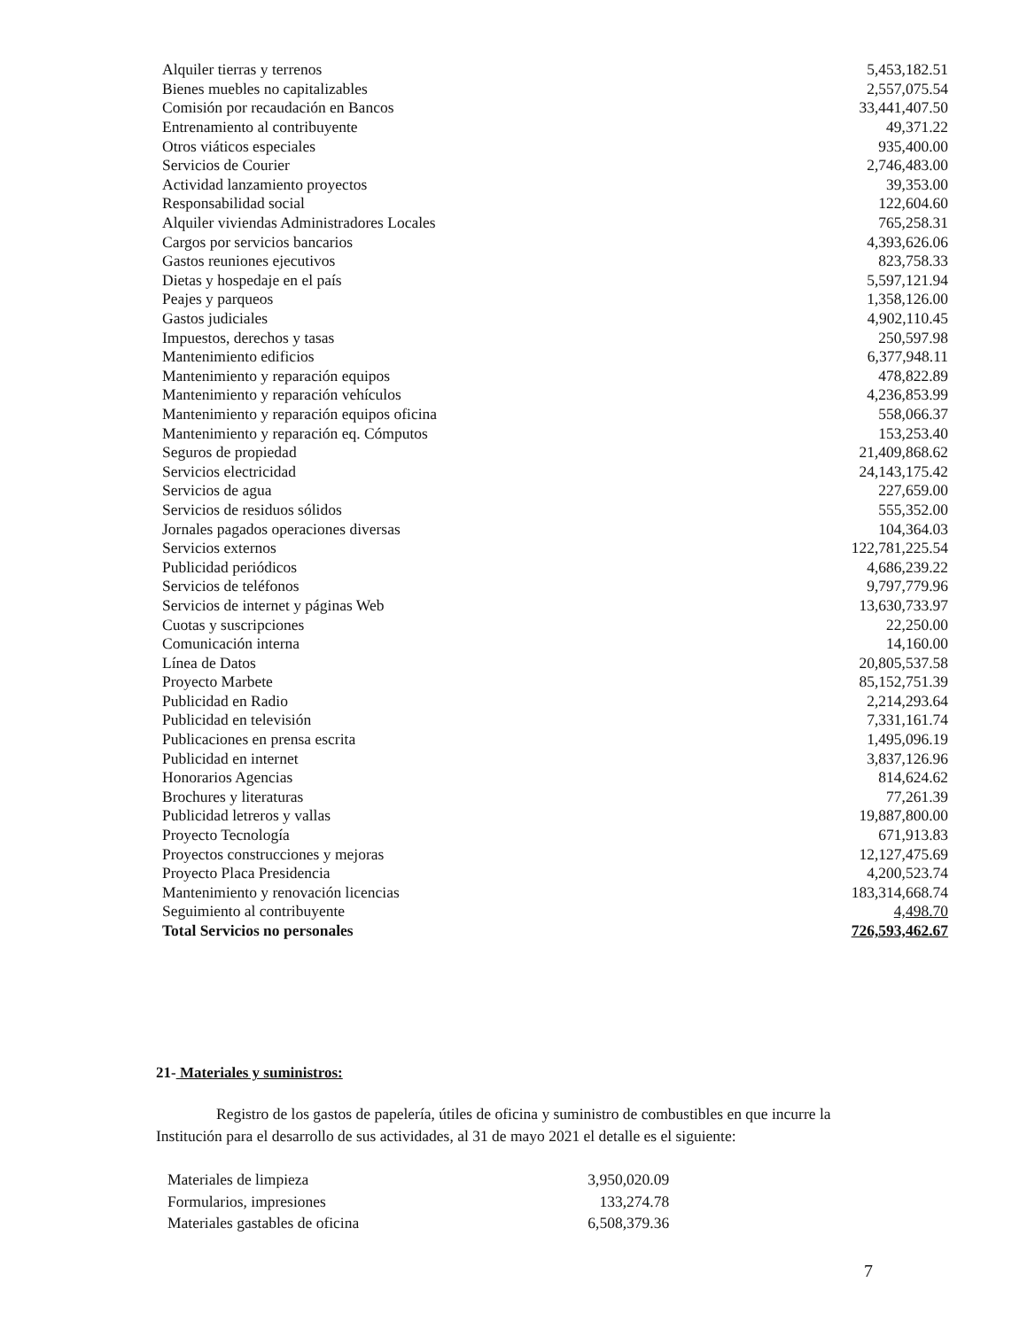| Alquiler tierras y terrenos | 5,453,182.51 |
| Bienes muebles no capitalizables | 2,557,075.54 |
| Comisión por recaudación en Bancos | 33,441,407.50 |
| Entrenamiento al contribuyente | 49,371.22 |
| Otros viáticos especiales | 935,400.00 |
| Servicios de Courier | 2,746,483.00 |
| Actividad lanzamiento proyectos | 39,353.00 |
| Responsabilidad social | 122,604.60 |
| Alquiler viviendas Administradores Locales | 765,258.31 |
| Cargos por servicios bancarios | 4,393,626.06 |
| Gastos reuniones ejecutivos | 823,758.33 |
| Dietas y hospedaje en el país | 5,597,121.94 |
| Peajes y parqueos | 1,358,126.00 |
| Gastos judiciales | 4,902,110.45 |
| Impuestos, derechos y tasas | 250,597.98 |
| Mantenimiento edificios | 6,377,948.11 |
| Mantenimiento y reparación equipos | 478,822.89 |
| Mantenimiento y reparación vehículos | 4,236,853.99 |
| Mantenimiento y reparación equipos oficina | 558,066.37 |
| Mantenimiento y reparación eq. Cómputos | 153,253.40 |
| Seguros de propiedad | 21,409,868.62 |
| Servicios electricidad | 24,143,175.42 |
| Servicios de agua | 227,659.00 |
| Servicios de residuos sólidos | 555,352.00 |
| Jornales pagados operaciones diversas | 104,364.03 |
| Servicios externos | 122,781,225.54 |
| Publicidad periódicos | 4,686,239.22 |
| Servicios de teléfonos | 9,797,779.96 |
| Servicios de internet y páginas Web | 13,630,733.97 |
| Cuotas y suscripciones | 22,250.00 |
| Comunicación interna | 14,160.00 |
| Línea de Datos | 20,805,537.58 |
| Proyecto Marbete | 85,152,751.39 |
| Publicidad en Radio | 2,214,293.64 |
| Publicidad en televisión | 7,331,161.74 |
| Publicaciones en prensa escrita | 1,495,096.19 |
| Publicidad en internet | 3,837,126.96 |
| Honorarios Agencias | 814,624.62 |
| Brochures y literaturas | 77,261.39 |
| Publicidad letreros y vallas | 19,887,800.00 |
| Proyecto Tecnología | 671,913.83 |
| Proyectos construcciones y mejoras | 12,127,475.69 |
| Proyecto Placa Presidencia | 4,200,523.74 |
| Mantenimiento y renovación licencias | 183,314,668.74 |
| Seguimiento al contribuyente | 4,498.70 |
| Total Servicios no personales | 726,593,462.67 |
21- Materiales y suministros:
Registro de los gastos de papelería, útiles de oficina y suministro de combustibles en que incurre la Institución para el desarrollo de sus actividades, al 31 de mayo 2021 el detalle es el siguiente:
| Materiales de limpieza | 3,950,020.09 |
| Formularios, impresiones | 133,274.78 |
| Materiales gastables de oficina | 6,508,379.36 |
7